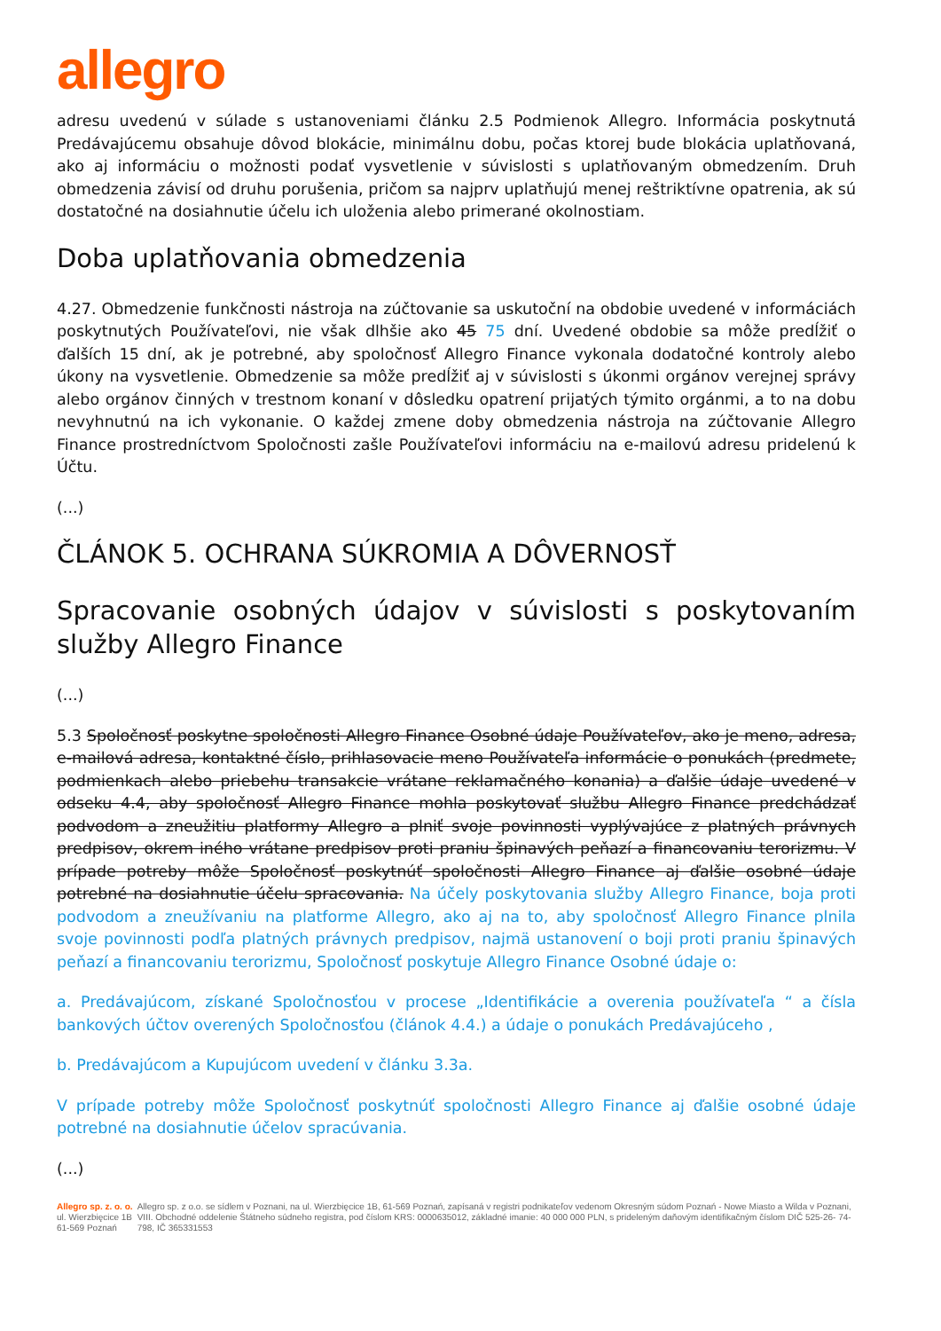allegro
adresu uvedenú v súlade s ustanoveniami článku 2.5 Podmienok Allegro. Informácia poskytnutá Predávajúcemu obsahuje dôvod blokácie, minimálnu dobu, počas ktorej bude blokácia uplatňovaná, ako aj informáciu o možnosti podať vysvetlenie v súvislosti s uplatňovaným obmedzením. Druh obmedzenia závisí od druhu porušenia, pričom sa najprv uplatňujú menej reštriktívne opatrenia, ak sú dostatočné na dosiahnutie účelu ich uloženia alebo primerané okolnostiam.
Doba uplatňovania obmedzenia
4.27. Obmedzenie funkčnosti nástroja na zúčtovanie sa uskutoční na obdobie uvedené v informáciách poskytnutých Používateľovi, nie však dlhšie ako 45 75 dní. Uvedené obdobie sa môže predĺžiť o ďalších 15 dní, ak je potrebné, aby spoločnosť Allegro Finance vykonala dodatočné kontroly alebo úkony na vysvetlenie. Obmedzenie sa môže predĺžiť aj v súvislosti s úkonmi orgánov verejnej správy alebo orgánov činných v trestnom konaní v dôsledku opatrení prijatých týmito orgánmi, a to na dobu nevyhnutnú na ich vykonanie. O každej zmene doby obmedzenia nástroja na zúčtovanie Allegro Finance prostredníctvom Spoločnosti zašle Používateľovi informáciu na e-mailovú adresu pridelenú k Účtu.
(...)
ČLÁNOK 5. OCHRANA SÚKROMIA A DÔVERNOSŤ
Spracovanie osobných údajov v súvislosti s poskytovaním služby Allegro Finance
(...)
5.3 Spoločnosť poskytne spoločnosti Allegro Finance Osobné údaje Používateľov, ako je meno, adresa, e-mailová adresa, kontaktné číslo, prihlasovacie meno Používateľa informácie o ponukách (predmete, podmienkach alebo priebehu transakcie vrátane reklamačného konania) a ďalšie údaje uvedené v odseku 4.4, aby spoločnosť Allegro Finance mohla poskytovať službu Allegro Finance predchádzať podvodom a zneužitiu platformy Allegro a plniť svoje povinnosti vyplývajúce z platných právnych predpisov, okrem iného vrátane predpisov proti praniu špinavých peňazí a financovaniu terorizmu. V prípade potreby môže Spoločnosť poskytnúť spoločnosti Allegro Finance aj ďalšie osobné údaje potrebné na dosiahnutie účelu spracovania. Na účely poskytovania služby Allegro Finance, boja proti podvodom a zneužívaniu na platforme Allegro, ako aj na to, aby spoločnosť Allegro Finance plnila svoje povinnosti podľa platných právnych predpisov, najmä ustanovení o boji proti praniu špinavých peňazí a financovaniu terorizmu, Spoločnosť poskytuje Allegro Finance Osobné údaje o:
a. Predávajúcom, získané Spoločnosťou v procese „Identifikácie a overenia používateľa “ a čísla bankových účtov overených Spoločnosťou (článok 4.4.) a údaje o ponukách Predávajúceho ,
b. Predávajúcom a Kupujúcom uvedení v článku 3.3a.
V prípade potreby môže Spoločnosť poskytnúť spoločnosti Allegro Finance aj ďalšie osobné údaje potrebné na dosiahnutie účelov spracúvania.
(...)
Allegro sp. z. o. o.
ul. Wierzbięcice 1B
61-569 Poznań
Allegro sp. z o.o. se sídlem v Poznani, na ul. Wierzbięcice 1B, 61-569 Poznań, zapísaná v registri podnikateľov vedenom Okresným súdom Poznań - Nowe Miasto a Wilda v Poznani, VIII. Obchodné oddelenie Štátneho súdneho registra, pod číslom KRS: 0000635012, základné imanie: 40 000 000 PLN, s prideleným daňovým identifikačným číslom DIČ 525-26- 74-798, IČ 365331553